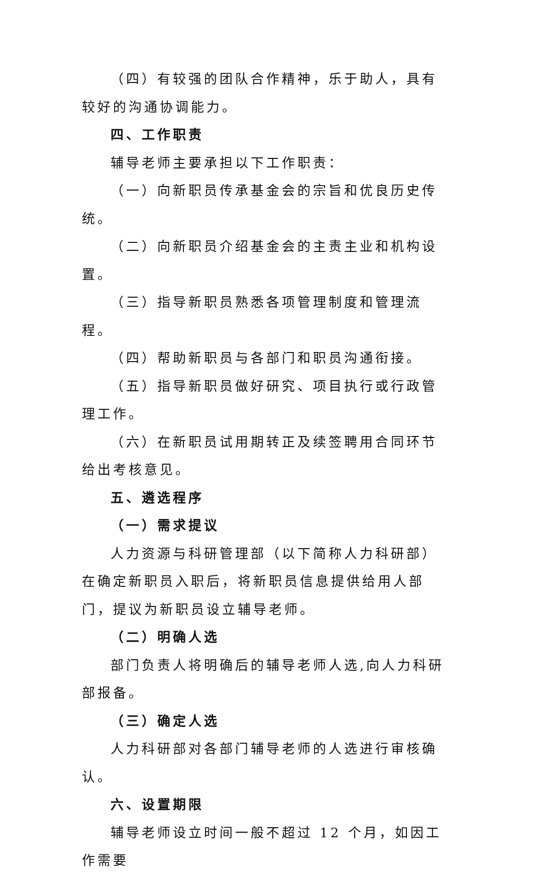（四）有较强的团队合作精神，乐于助人，具有较好的沟通协调能力。
四、工作职责
辅导老师主要承担以下工作职责：
（一）向新职员传承基金会的宗旨和优良历史传统。
（二）向新职员介绍基金会的主责主业和机构设置。
（三）指导新职员熟悉各项管理制度和管理流程。
（四）帮助新职员与各部门和职员沟通衔接。
（五）指导新职员做好研究、项目执行或行政管理工作。
（六）在新职员试用期转正及续签聘用合同环节给出考核意见。
五、遴选程序
（一）需求提议
人力资源与科研管理部（以下简称人力科研部）在确定新职员入职后，将新职员信息提供给用人部门，提议为新职员设立辅导老师。
（二）明确人选
部门负责人将明确后的辅导老师人选,向人力科研部报备。
（三）确定人选
人力科研部对各部门辅导老师的人选进行审核确认。
六、设置期限
辅导老师设立时间一般不超过 12 个月，如因工作需要